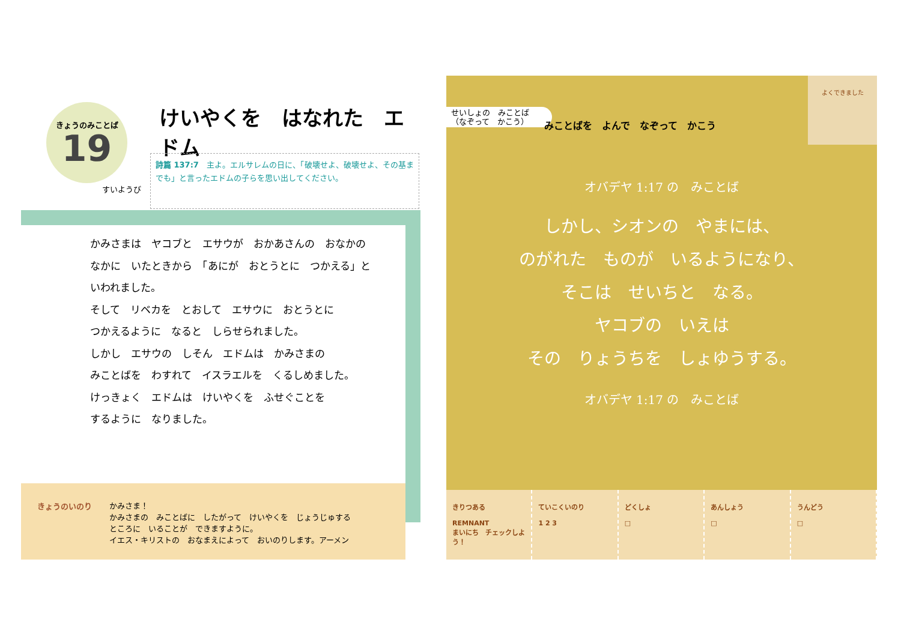きょうのみことば
19
けいやくを　はなれた　エドム
すいようび
詩篇 137:7　主よ。エルサレムの日に、「破壊せよ、破壊せよ、その基までも」と言ったエドムの子らを思い出してください。
かみさまは　ヤコブと　エサウが　おかあさんの　おなかの
なかに　いたときから　「あにが　おとうとに　つかえる」と
いわれました。
そして　リベカを　とおして　エサウに　おとうとに
つかえるように　なると　しらせられました。
しかし　エサウの　しそん　エドムは　かみさまの
みことばを　わすれて　イスラエルを　くるしめました。
けっきょく　エドムは　けいやくを　ふせぐことを
するように　なりました。
きょうのいのり
かみさま！
かみさまの　みことばに　したがって　けいやくを　じょうじゅする
ところに　いることが　できますように。
イエス・キリストの　おなまえによって　おいのりします。アーメン
せいしょの　みことば
（なぞって　かこう）
みことばを　よんで　なぞって　かこう
よくできました
オバデヤ 1:17 の　みことば
しかし、シオンの　やまには、
のがれた　ものが　いるようになり、
そこは　せいちと　なる。
ヤコブの　いえは
その　りょうちを　しょゆうする。
オバデヤ 1:17 の　みことば
きりつある
REMNANT
まいにち　チェックしよう！
ていこくいのり
1 2 3
どくしょ
□
あんしょう
□
うんどう
□